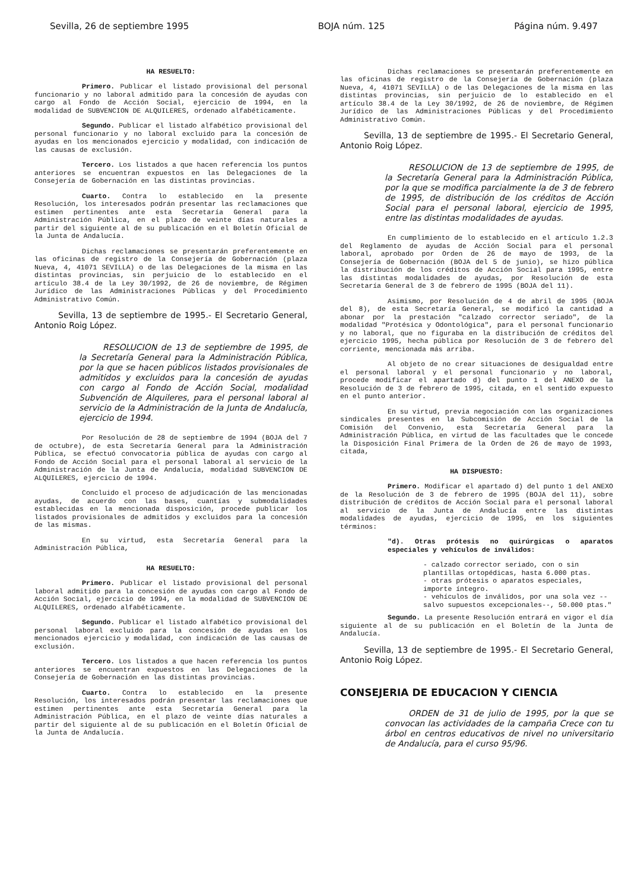Sevilla, 26 de septiembre 1995 BOJA núm. 125 Página núm. 9.497
HA RESUELTO:
Primero. Publicar el listado provisional del personal funcionario y no laboral admitido para la concesión de ayudas con cargo al Fondo de Acción Social, ejercicio de 1994, en la modalidad de SUBVENCION DE ALQUILERES, ordenado alfabéticamente.
Segundo. Publicar el listado alfabético provisional del personal funcionario y no laboral excluido para la concesión de ayudas en los mencionados ejercicio y modalidad, con indicación de las causas de exclusión.
Tercero. Los listados a que hacen referencia los puntos anteriores se encuentran expuestos en las Delegaciones de la Consejería de Gobernación en las distintas provincias.
Cuarto. Contra lo establecido en la presente Resolución, los interesados podrán presentar las reclamaciones que estimen pertinentes ante esta Secretaría General para la Administración Pública, en el plazo de veinte días naturales a partir del siguiente al de su publicación en el Boletín Oficial de la Junta de Andalucía.
Dichas reclamaciones se presentarán preferentemente en las oficinas de registro de la Consejería de Gobernación (plaza Nueva, 4, 41071 SEVILLA) o de las Delegaciones de la misma en las distintas provincias, sin perjuicio de lo establecido en el artículo 38.4 de la Ley 30/1992, de 26 de noviembre, de Régimen Jurídico de las Administraciones Públicas y del Procedimiento Administrativo Común.
Sevilla, 13 de septiembre de 1995.- El Secretario General, Antonio Roig López.
RESOLUCION de 13 de septiembre de 1995, de la Secretaría General para la Administración Pública, por la que se hacen públicos listados provisionales de admitidos y excluidos para la concesión de ayudas con cargo al Fondo de Acción Social, modalidad Subvención de Alquileres, para el personal laboral al servicio de la Administración de la Junta de Andalucía, ejercicio de 1994.
Por Resolución de 28 de septiembre de 1994 (BOJA del 7 de octubre), de esta Secretaría General para la Administración Pública, se efectuó convocatoria pública de ayudas con cargo al Fondo de Acción Social para el personal laboral al servicio de la Administración de la Junta de Andalucía, modalidad SUBVENCION DE ALQUILERES, ejercicio de 1994.
Concluido el proceso de adjudicación de las mencionadas ayudas, de acuerdo con las bases, cuantías y submodalidades establecidas en la mencionada disposición, procede publicar los listados provisionales de admitidos y excluidos para la concesión de las mismas.
En su virtud, esta Secretaría General para la Administración Pública,
HA RESUELTO:
Primero. Publicar el listado provisional del personal laboral admitido para la concesión de ayudas con cargo al Fondo de Acción Social, ejercicio de 1994, en la modalidad de SUBVENCION DE ALQUILERES, ordenado alfabéticamente.
Segundo. Publicar el listado alfabético provisional del personal laboral excluido para la concesión de ayudas en los mencionados ejercicio y modalidad, con indicación de las causas de exclusión.
Tercero. Los listados a que hacen referencia los puntos anteriores se encuentran expuestos en las Delegaciones de la Consejería de Gobernación en las distintas provincias.
Cuarto. Contra lo establecido en la presente Resolución, los interesados podrán presentar las reclamaciones que estimen pertinentes ante esta Secretaría General para la Administración Pública, en el plazo de veinte días naturales a partir del siguiente al de su publicación en el Boletín Oficial de la Junta de Andalucía.
Dichas reclamaciones se presentarán preferentemente en las oficinas de registro de la Consejería de Gobernación (plaza Nueva, 4, 41071 SEVILLA) o de las Delegaciones de la misma en las distintas provincias, sin perjuicio de lo establecido en el artículo 38.4 de la Ley 30/1992, de 26 de noviembre, de Régimen Jurídico de las Administraciones Públicas y del Procedimiento Administrativo Común.
Sevilla, 13 de septiembre de 1995.- El Secretario General, Antonio Roig López.
RESOLUCION de 13 de septiembre de 1995, de la Secretaría General para la Administración Pública, por la que se modifica parcialmente la de 3 de febrero de 1995, de distribución de los créditos de Acción Social para el personal laboral, ejercicio de 1995, entre las distintas modalidades de ayudas.
En cumplimiento de lo establecido en el artículo 1.2.3 del Reglamento de ayudas de Acción Social para el personal laboral, aprobado por Orden de 26 de mayo de 1993, de la Consejería de Gobernación (BOJA del 5 de junio), se hizo pública la distribución de los créditos de Acción Social para 1995, entre las distintas modalidades de ayudas, por Resolución de esta Secretaría General de 3 de febrero de 1995 (BOJA del 11).
Asimismo, por Resolución de 4 de abril de 1995 (BOJA del 8), de esta Secretaría General, se modificó la cantidad a abonar por la prestación "calzado corrector seriado", de la modalidad "Protésica y Odontológica", para el personal funcionario y no laboral, que no figuraba en la distribución de créditos del ejercicio 1995, hecha pública por Resolución de 3 de febrero del corriente, mencionada más arriba.
Al objeto de no crear situaciones de desigualdad entre el personal laboral y el personal funcionario y no laboral, procede modificar el apartado d) del punto 1 del ANEXO de la Resolución de 3 de febrero de 1995, citada, en el sentido expuesto en el punto anterior.
En su virtud, previa negociación con las organizaciones sindicales presentes en la Subcomisión de Acción Social de la Comisión del Convenio, esta Secretaría General para la Administración Pública, en virtud de las facultades que le concede la Disposición Final Primera de la Orden de 26 de mayo de 1993, citada,
HA DISPUESTO:
Primero. Modificar el apartado d) del punto 1 del ANEXO de la Resolución de 3 de febrero de 1995 (BOJA del 11), sobre distribución de créditos de Acción Social para el personal laboral al servicio de la Junta de Andalucía entre las distintas modalidades de ayudas, ejercicio de 1995, en los siguientes términos:
"d). Otras prótesis no quirúrgicas o aparatos especiales y vehículos de inválidos:
- calzado corrector seriado, con o sin plantillas ortopédicas, hasta 6.000 ptas.
- otras prótesis o aparatos especiales, importe íntegro.
- vehículos de inválidos, por una sola vez --salvo supuestos excepcionales--, 50.000 ptas."
Segundo. La presente Resolución entrará en vigor el día siguiente al de su publicación en el Boletín de la Junta de Andalucía.
Sevilla, 13 de septiembre de 1995.- El Secretario General, Antonio Roig López.
CONSEJERIA DE EDUCACION Y CIENCIA
ORDEN de 31 de julio de 1995, por la que se convocan las actividades de la campaña Crece con tu árbol en centros educativos de nivel no universitario de Andalucía, para el curso 95/96.